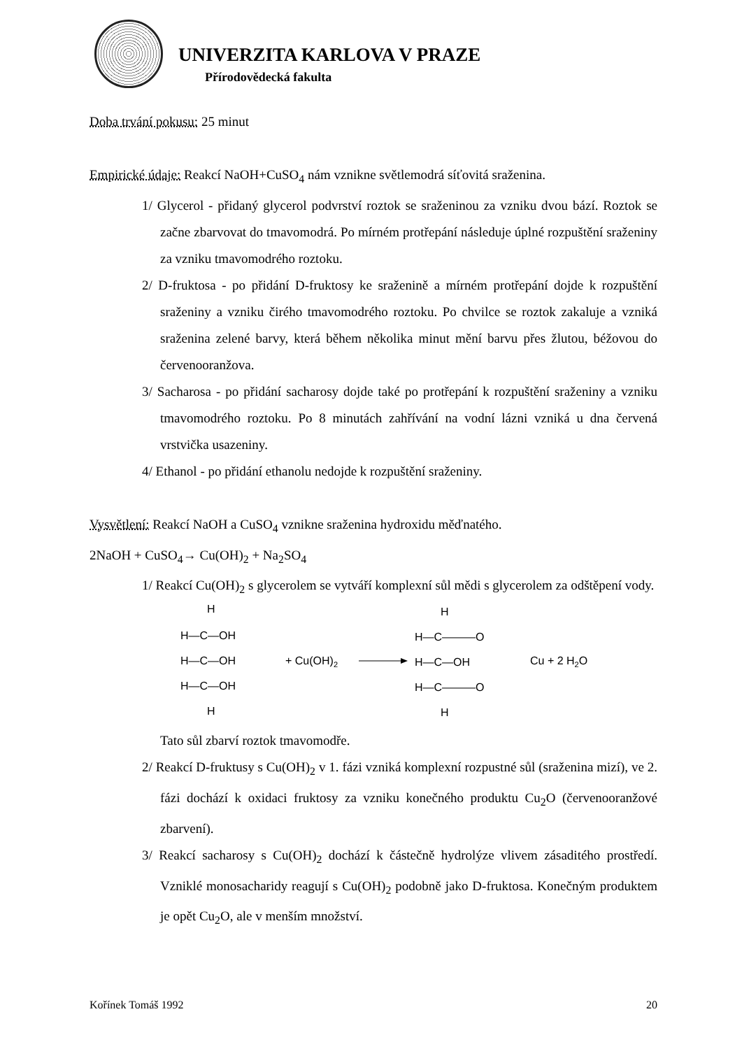UNIVERZITA KARLOVA V PRAZE
Přírodovědecká fakulta
Doba trvání pokusu: 25 minut
Empirické údaje: Reakcí NaOH+CuSO<sub>4</sub> nám vznikne světlemodrá síťovitá sraženina.
1/ Glycerol - přidaný glycerol podvrství roztok se sraženinou za vzniku dvou bází. Roztok se začne zbarvovat do tmavomodrá. Po mírném protřepání následuje úplné rozpuštění sraženiny za vzniku tmavomodrého roztoku.
2/ D-fruktosa - po přidání D-fruktosy ke sraženině a mírném protřepání dojde k rozpuštění sraženiny a vzniku čirého tmavomodrého roztoku. Po chvilce se roztok zakaluje a vzniká sraženina zelené barvy, která během několika minut mění barvu přes žlutou, béžovou do červenooranžova.
3/ Sacharosa - po přidání sacharosy dojde také po protřepání k rozpuštění sraženiny a vzniku tmavomodrého roztoku. Po 8 minutách zahřívání na vodní lázni vzniká u dna červená vrstvička usazeniny.
4/ Ethanol - po přidání ethanolu nedojde k rozpuštění sraženiny.
Vysvětlení: Reakcí NaOH a CuSO<sub>4</sub> vznikne sraženina hydroxidu měďnatého.
2NaOH + CuSO<sub>4</sub>→ Cu(OH)<sub>2</sub> + Na<sub>2</sub>SO<sub>4</sub>
1/ Reakcí Cu(OH)<sub>2</sub> s glycerolem se vytváří komplexní sůl mědi s glycerolem za odštěpení vody.
H
H—C—OH
H—C—OH
H—C—OH
H
+ Cu(OH)2
H
H—C———O
H—C—OH
H—C———O
H
Cu + 2 H2O
Tato sůl zbarví roztok tmavomodře.
2/ Reakcí D-fruktusy s Cu(OH)<sub>2</sub> v 1. fázi vzniká komplexní rozpustné sůl (sraženina mizí), ve 2. fázi dochází k oxidaci fruktosy za vzniku konečného produktu Cu<sub>2</sub>O (červenooranžové zbarvení).
3/ Reakcí sacharosy s Cu(OH)<sub>2</sub> dochází k částečně hydrolýze vlivem zásaditého prostředí. Vzniklé monosacharidy reagují s Cu(OH)<sub>2</sub> podobně jako D-fruktosa. Konečným produktem je opět Cu<sub>2</sub>O, ale v menším množství.
Kořínek Tomáš 1992 20